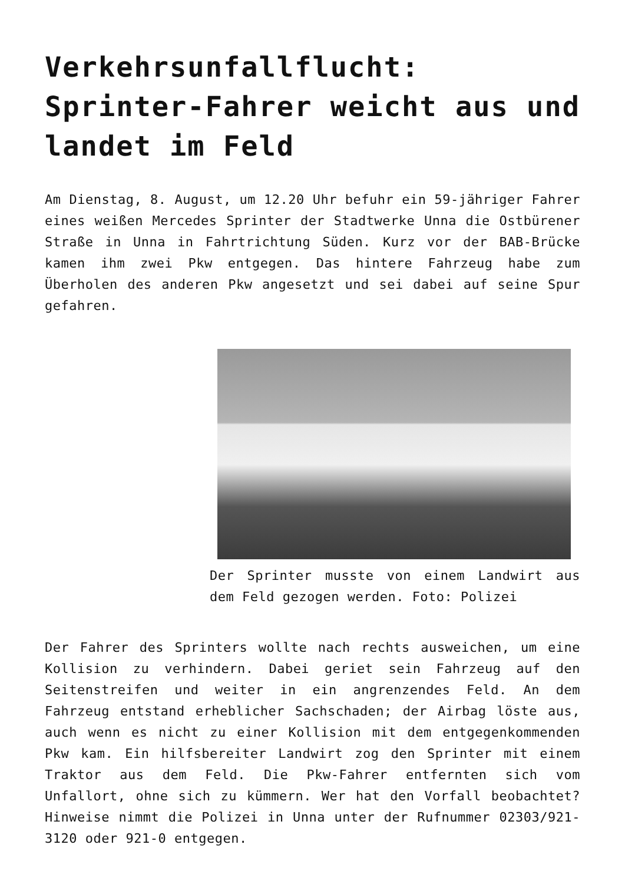Verkehrsunfallflucht: Sprinter-Fahrer weicht aus und landet im Feld
Am Dienstag, 8. August, um 12.20 Uhr befuhr ein 59-jähriger Fahrer eines weißen Mercedes Sprinter der Stadtwerke Unna die Ostbürener Straße in Unna in Fahrtrichtung Süden. Kurz vor der BAB-Brücke kamen ihm zwei Pkw entgegen. Das hintere Fahrzeug habe zum Überholen des anderen Pkw angesetzt und sei dabei auf seine Spur gefahren.
Der Sprinter musste von einem Landwirt aus dem Feld gezogen werden. Foto: Polizei
Der Fahrer des Sprinters wollte nach rechts ausweichen, um eine Kollision zu verhindern. Dabei geriet sein Fahrzeug auf den Seitenstreifen und weiter in ein angrenzendes Feld. An dem Fahrzeug entstand erheblicher Sachschaden; der Airbag löste aus, auch wenn es nicht zu einer Kollision mit dem entgegenkommenden Pkw kam. Ein hilfsbereiter Landwirt zog den Sprinter mit einem Traktor aus dem Feld. Die Pkw-Fahrer entfernten sich vom Unfallort, ohne sich zu kümmern. Wer hat den Vorfall beobachtet? Hinweise nimmt die Polizei in Unna unter der Rufnummer 02303/921-3120 oder 921-0 entgegen.